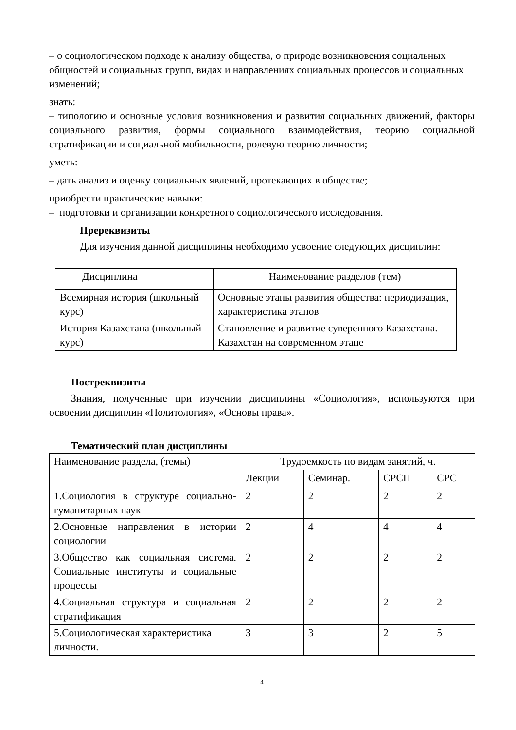– о социологическом подходе к анализу общества, о природе возникновения социальных общностей и социальных групп, видах и направлениях социальных процессов и социальных изменений;
знать:
– типологию и основные условия возникновения и развития социальных движений, факторы социального развития, формы социального взаимодействия, теорию социальной стратификации и социальной мобильности, ролевую теорию личности;
уметь:
– дать анализ и оценку социальных явлений, протекающих в обществе;
приобрести практические навыки:
– подготовки и организации конкретного социологического исследования.
Пререквизиты
Для изучения данной дисциплины необходимо усвоение следующих дисциплин:
| Дисциплина | Наименование разделов (тем) |
| --- | --- |
| Всемирная история (школьный курс) | Основные этапы развития общества: периодизация, характеристика этапов |
| История Казахстана (школьный курс) | Становление и развитие суверенного Казахстана. Казахстан на современном этапе |
Постреквизиты
Знания, полученные при изучении дисциплины «Социология», используются при освоении дисциплин «Политология», «Основы права».
Тематический план дисциплины
| Наименование раздела, (темы) | Трудоемкость по видам занятий, ч. | | | |
| --- | --- | --- | --- | --- |
| | Лекции | Семинар. | СРСП | СРС |
| 1.Социология в структуре социально-гуманитарных наук | 2 | 2 | 2 | 2 |
| 2.Основные направления в истории социологии | 2 | 4 | 4 | 4 |
| 3.Общество как социальная система. Социальные институты и социальные процессы | 2 | 2 | 2 | 2 |
| 4.Социальная структура и социальная стратификация | 2 | 2 | 2 | 2 |
| 5.Социологическая характеристика личности. | 3 | 3 | 2 | 5 |
4